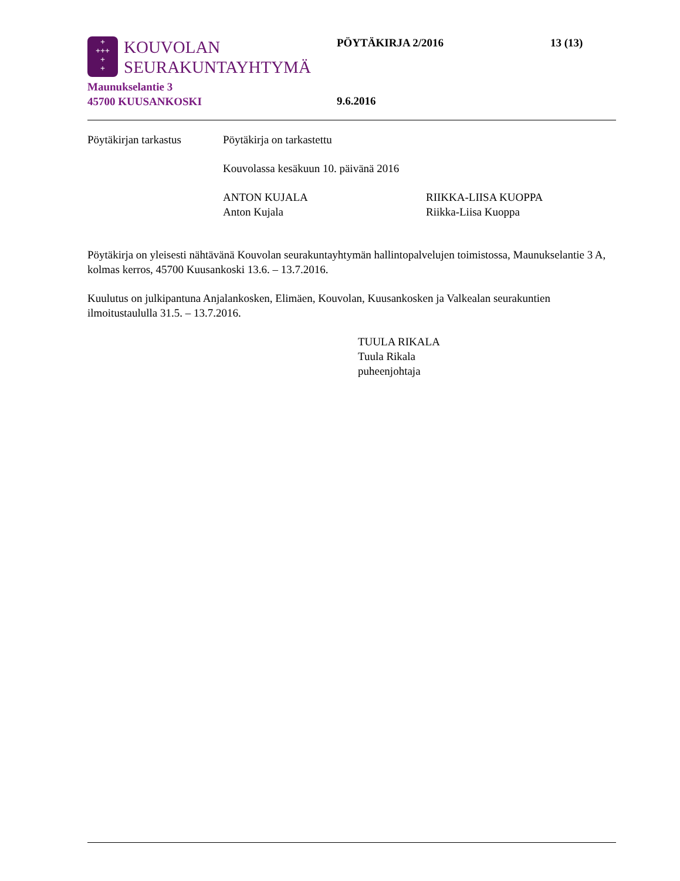+
+++
+
+
KOUVOLAN
SEURAKUNTAYHTYMÄ
Maunukselantie 3
45700 KUUSANKOSKI
PÖYTÄKIRJA 2/2016 13 (13)
9.6.2016
Pöytäkirjan tarkastus
Pöytäkirja on tarkastettu
Kouvolassa kesäkuun 10. päivänä 2016
ANTON KUJALA
Anton Kujala
RIIKKA-LIISA KUOPPA
Riikka-Liisa Kuoppa
Pöytäkirja on yleisesti nähtävänä Kouvolan seurakuntayhtymän hallintopalvelujen toimistossa, Maunukselantie 3 A, kolmas kerros, 45700 Kuusankoski 13.6. – 13.7.2016.
Kuulutus on julkipantuna Anjalankosken, Elimäen, Kouvolan, Kuusankosken ja Valkealan seurakuntien ilmoitustaululla 31.5. – 13.7.2016.
TUULA RIKALA
Tuula Rikala
puheenjohtaja